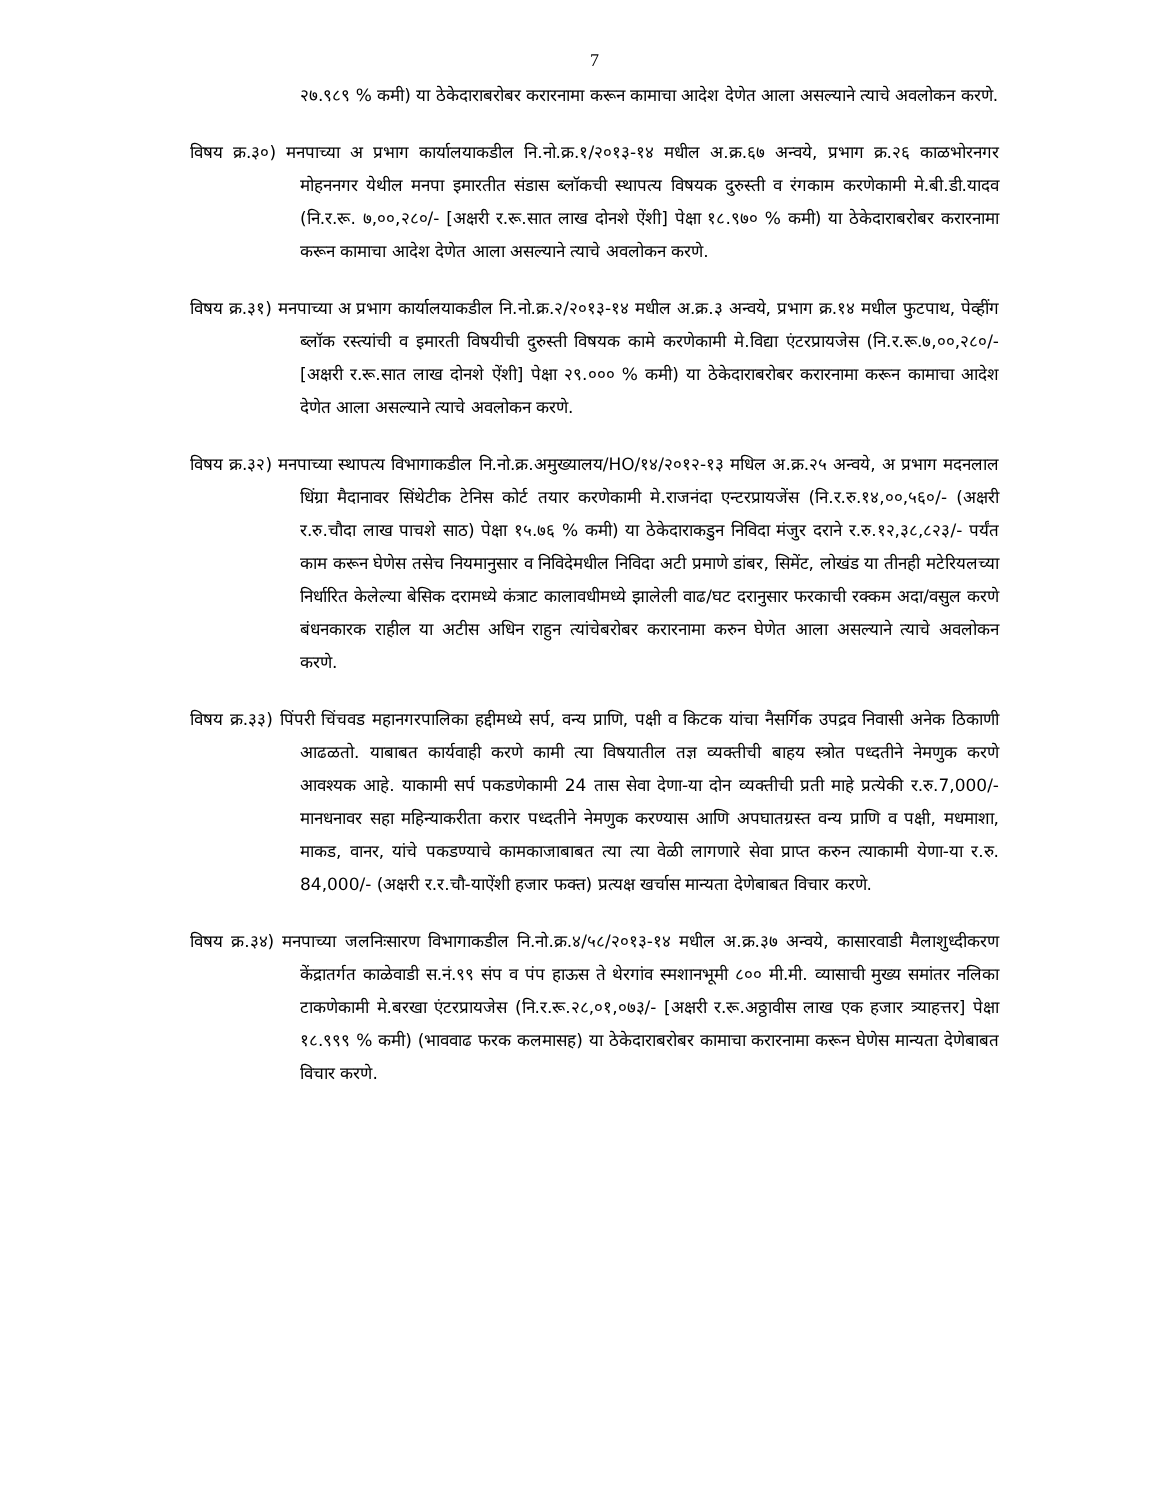7
२७.९८९ % कमी) या ठेकेदाराबरोबर करारनामा करून कामाचा आदेश देणेत आला असल्याने त्याचे अवलोकन करणे.
विषय क्र.३०) मनपाच्या अ प्रभाग कार्यालयाकडील नि.नो.क्र.१/२०१३-१४ मधील अ.क्र.६७ अन्वये, प्रभाग क्र.२६ काळभोरनगर मोहननगर येथील मनपा इमारतीत संडास ब्लॉकची स्थापत्य विषयक दुरुस्ती व रंगकाम करणेकामी मे.बी.डी.यादव (नि.र.रू. ७,००,२८०/- [अक्षरी र.रू.सात लाख दोनशे ऐंशी] पेक्षा १८.९७० % कमी) या ठेकेदाराबरोबर करारनामा करून कामाचा आदेश देणेत आला असल्याने त्याचे अवलोकन करणे.
विषय क्र.३१) मनपाच्या अ प्रभाग कार्यालयाकडील नि.नो.क्र.२/२०१३-१४ मधील अ.क्र.३ अन्वये, प्रभाग क्र.१४ मधील फुटपाथ, पेव्हींग ब्लॉक रस्त्यांची व इमारती विषयीची दुरुस्ती विषयक कामे करणेकामी मे.विद्या एंटरप्रायजेस (नि.र.रू.७,००,२८०/- [अक्षरी र.रू.सात लाख दोनशे ऐंशी] पेक्षा २९.००० % कमी) या ठेकेदाराबरोबर करारनामा करून कामाचा आदेश देणेत आला असल्याने त्याचे अवलोकन करणे.
विषय क्र.३२) मनपाच्या स्थापत्य विभागाकडील नि.नो.क्र.अमुख्यालय/HO/१४/२०१२-१३ मधिल अ.क्र.२५ अन्वये, अ प्रभाग मदनलाल धिंग्रा मैदानावर सिंथेटीक टेनिस कोर्ट तयार करणेकामी मे.राजनंदा एन्टरप्रायजेंस (नि.र.रु.१४,००,५६०/- (अक्षरी र.रु.चौदा लाख पाचशे साठ) पेक्षा १५.७६ % कमी) या ठेकेदाराकडुन निविदा मंजुर दराने र.रु.१२,३८,८२३/- पर्यंत काम करून घेणेस तसेच नियमानुसार व निविदेमधील निविदा अटी प्रमाणे डांबर, सिमेंट, लोखंड या तीनही मटेरियलच्या निर्धारित केलेल्या बेसिक दरामध्ये कंत्राट कालावधीमध्ये झालेली वाढ/घट दरानुसार फरकाची रक्कम अदा/वसुल करणे बंधनकारक राहील या अटीस अधिन राहुन त्यांचेबरोबर करारनामा करुन घेणेत आला असल्याने त्याचे अवलोकन करणे.
विषय क्र.३३) पिंपरी चिंचवड महानगरपालिका हद्दीमध्ये सर्प, वन्य प्राणि, पक्षी व किटक यांचा नैसर्गिक उपद्रव निवासी अनेक ठिकाणी आढळतो. याबाबत कार्यवाही करणे कामी त्या विषयातील तज्ञ व्यक्तीची बाहय स्त्रोत पध्दतीने नेमणुक करणे आवश्यक आहे. याकामी सर्प पकडणेकामी 24 तास सेवा देणा-या दोन व्यक्तीची प्रती माहे प्रत्येकी र.रु.7,000/- मानधनावर सहा महिन्याकरीता करार पध्दतीने नेमणुक करण्यास आणि अपघातग्रस्त वन्य प्राणि व पक्षी, मधमाशा, माकड, वानर, यांचे पकडण्याचे कामकाजाबाबत त्या त्या वेळी लागणारे सेवा प्राप्त करुन त्याकामी येणा-या र.रु. 84,000/- (अक्षरी र.र.चौ-याऐंशी हजार फक्त) प्रत्यक्ष खर्चास मान्यता देणेबाबत विचार करणे.
विषय क्र.३४) मनपाच्या जलनिःसारण विभागाकडील नि.नो.क्र.४/५८/२०१३-१४ मधील अ.क्र.३७ अन्वये, कासारवाडी मैलाशुध्दीकरण केंद्रातर्गत काळेवाडी स.नं.९९ संप व पंप हाऊस ते थेरगांव स्मशानभूमी ८०० मी.मी. व्यासाची मुख्य समांतर नलिका टाकणेकामी मे.बरखा एंटरप्रायजेस (नि.र.रू.२८,०१,०७३/- [अक्षरी र.रू.अठ्ठावीस लाख एक हजार त्र्याहत्तर] पेक्षा १८.९९९ % कमी) (भाववाढ फरक कलमासह) या ठेकेदाराबरोबर कामाचा करारनामा करून घेणेस मान्यता देणेबाबत विचार करणे.